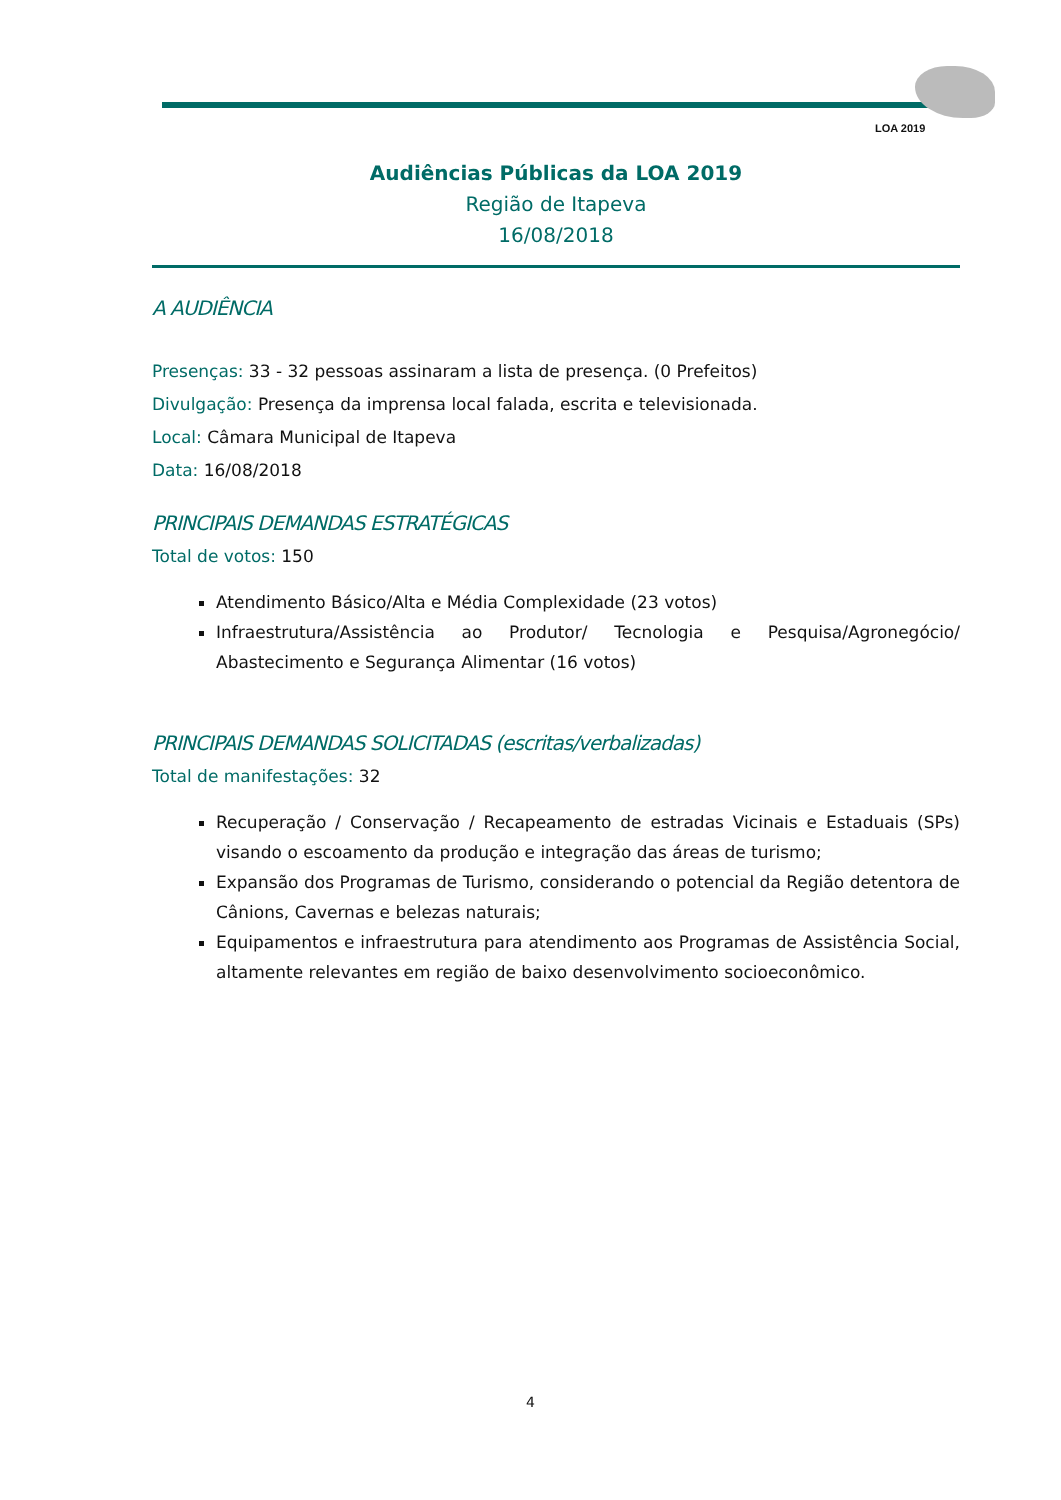LOA 2019
Audiências Públicas da LOA 2019
Região de Itapeva
16/08/2018
A AUDIÊNCIA
Presenças: 33 - 32 pessoas assinaram a lista de presença. (0 Prefeitos)
Divulgação: Presença da imprensa local falada, escrita e televisionada.
Local: Câmara Municipal de Itapeva
Data: 16/08/2018
PRINCIPAIS DEMANDAS ESTRATÉGICAS
Total de votos: 150
Atendimento Básico/Alta e Média Complexidade (23 votos)
Infraestrutura/Assistência ao Produtor/ Tecnologia e Pesquisa/Agronegócio/ Abastecimento e Segurança Alimentar (16 votos)
PRINCIPAIS DEMANDAS SOLICITADAS (escritas/verbalizadas)
Total de manifestações: 32
Recuperação / Conservação / Recapeamento de estradas Vicinais e Estaduais (SPs) visando o escoamento da produção e integração das áreas de turismo;
Expansão dos Programas de Turismo, considerando o potencial da Região detentora de Cânions, Cavernas e belezas naturais;
Equipamentos e infraestrutura para atendimento aos Programas de Assistência Social, altamente relevantes em região de baixo desenvolvimento socioeconômico.
4